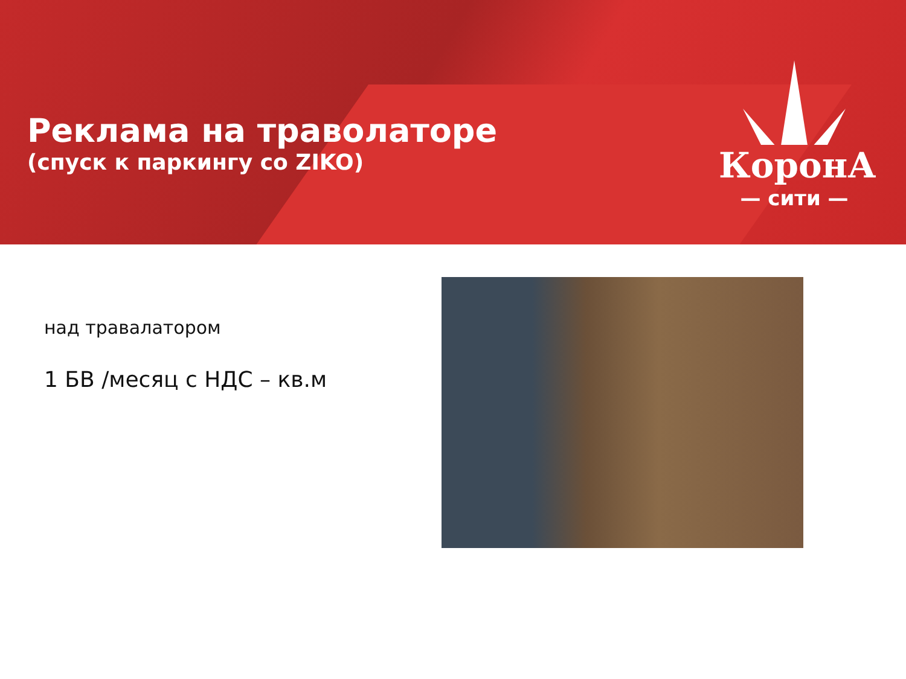Реклама на траволаторе
(спуск к паркингу со ZIKO)
КоронА
— сити —
над травалатором
1 БВ /месяц с НДС – кв.м